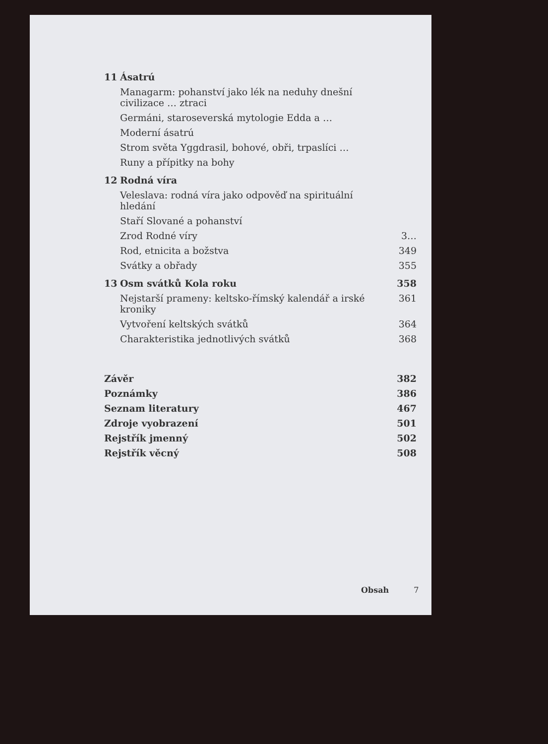| 11 | Ásatrú | |
| | Managarm: pohanství jako lék na neduhy dnešní civilizace … ztraci | |
| | Germáni, staroseverská mytologie Edda a … | |
| | Moderní ásatrú | |
| | Strom světa Yggdrasil, bohové, obři, trpaslíci … | |
| | Runy a přípitky na bohy | |
| 12 | Rodná víra | |
| | Veleslava: rodná víra jako odpověď na spirituální hledání | |
| | Staří Slované a pohanství | |
| | Zrod Rodné víry | 3… |
| | Rod, etnicita a božstva | 349 |
| | Svátky a obřady | 355 |
| 13 | Osm svátků Kola roku | 358 |
| | Nejstarší prameny: keltsko-římský kalendář a irské kroniky | 361 |
| | Vytvoření keltských svátků | 364 |
| | Charakteristika jednotlivých svátků | 368 |
| Závěr | 382 |
| Poznámky | 386 |
| Seznam literatury | 467 |
| Zdroje vyobrazení | 501 |
| Rejstřík jmenný | 502 |
| Rejstřík věcný | 508 |
Obsah 7